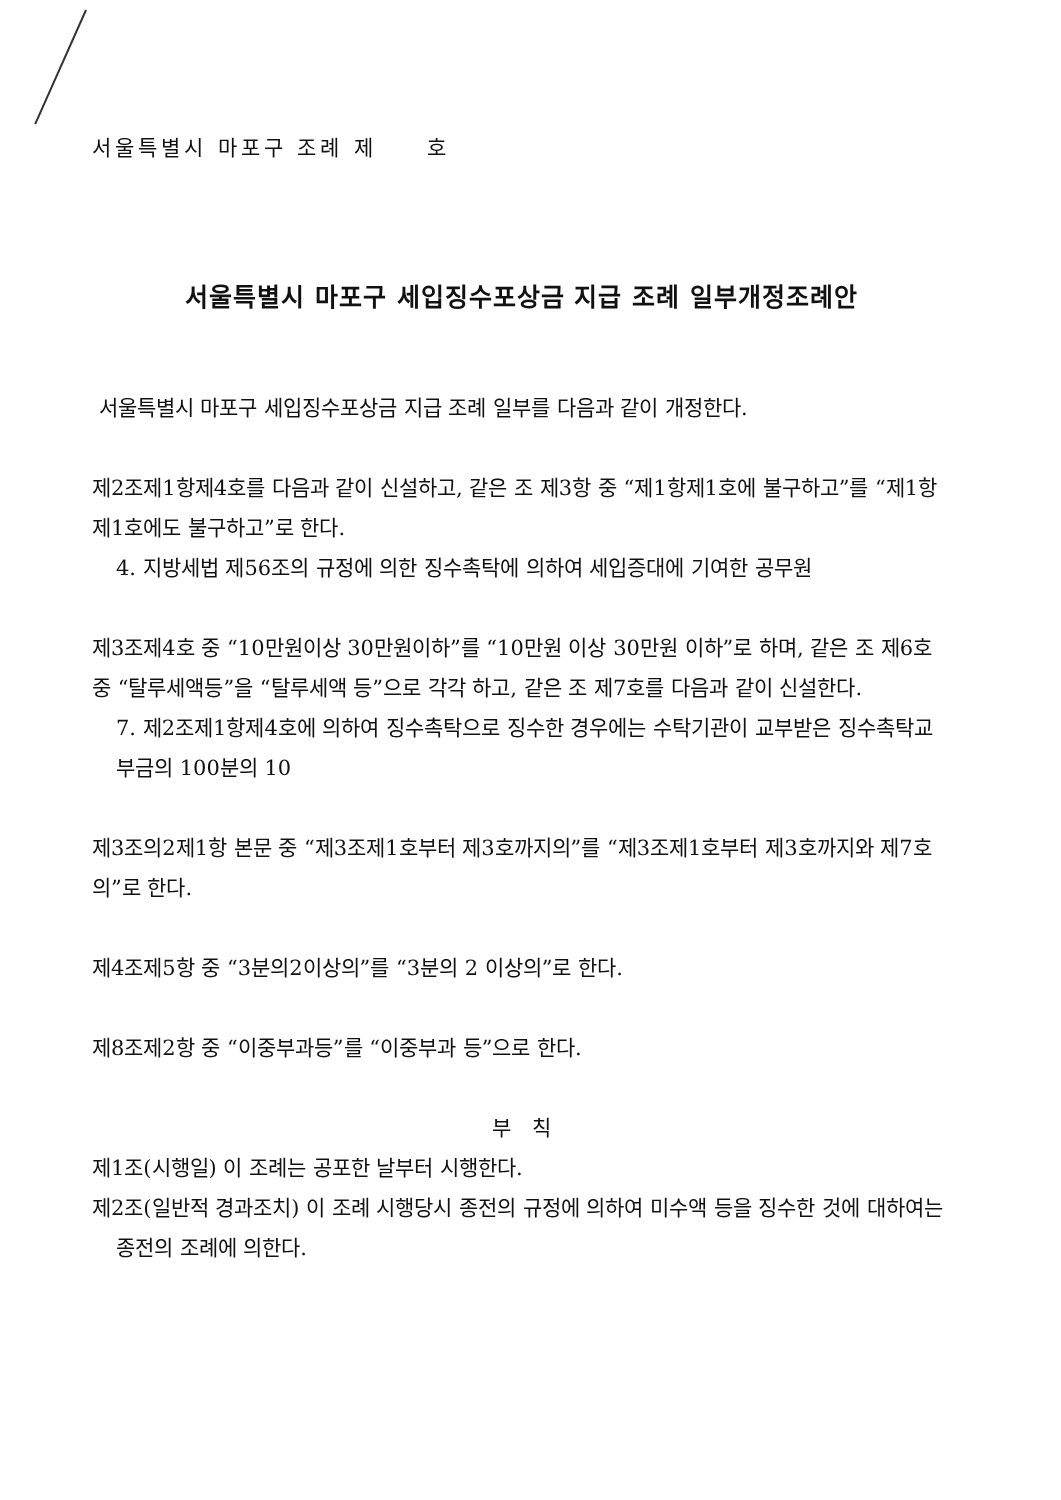서울특별시 마포구 조례 제　　호
서울특별시 마포구 세입징수포상금 지급 조례 일부개정조례안
서울특별시 마포구 세입징수포상금 지급 조례 일부를 다음과 같이 개정한다.
제2조제1항제4호를 다음과 같이 신설하고, 같은 조 제3항 중 “제1항제1호에 불구하고”를 “제1항제1호에도 불구하고”로 한다.
4. 지방세법 제56조의 규정에 의한 징수촉탁에 의하여 세입증대에 기여한 공무원
제3조제4호 중 “10만원이상 30만원이하”를 “10만원 이상 30만원 이하”로 하며, 같은 조 제6호 중 “탈루세액등”을 “탈루세액 등”으로 각각 하고, 같은 조 제7호를 다음과 같이 신설한다.
7. 제2조제1항제4호에 의하여 징수촉탁으로 징수한 경우에는 수탁기관이 교부받은 징수촉탁교부금의 100분의 10
제3조의2제1항 본문 중 “제3조제1호부터 제3호까지의”를 “제3조제1호부터 제3호까지와 제7호의”로 한다.
제4조제5항 중 “3분의2이상의”를 “3분의 2 이상의”로 한다.
제8조제2항 중 “이중부과등”를 “이중부과 등”으로 한다.
부　칙
제1조(시행일) 이 조례는 공포한 날부터 시행한다.
제2조(일반적 경과조치) 이 조례 시행당시 종전의 규정에 의하여 미수액 등을 징수한 것에 대하여는 종전의 조례에 의한다.